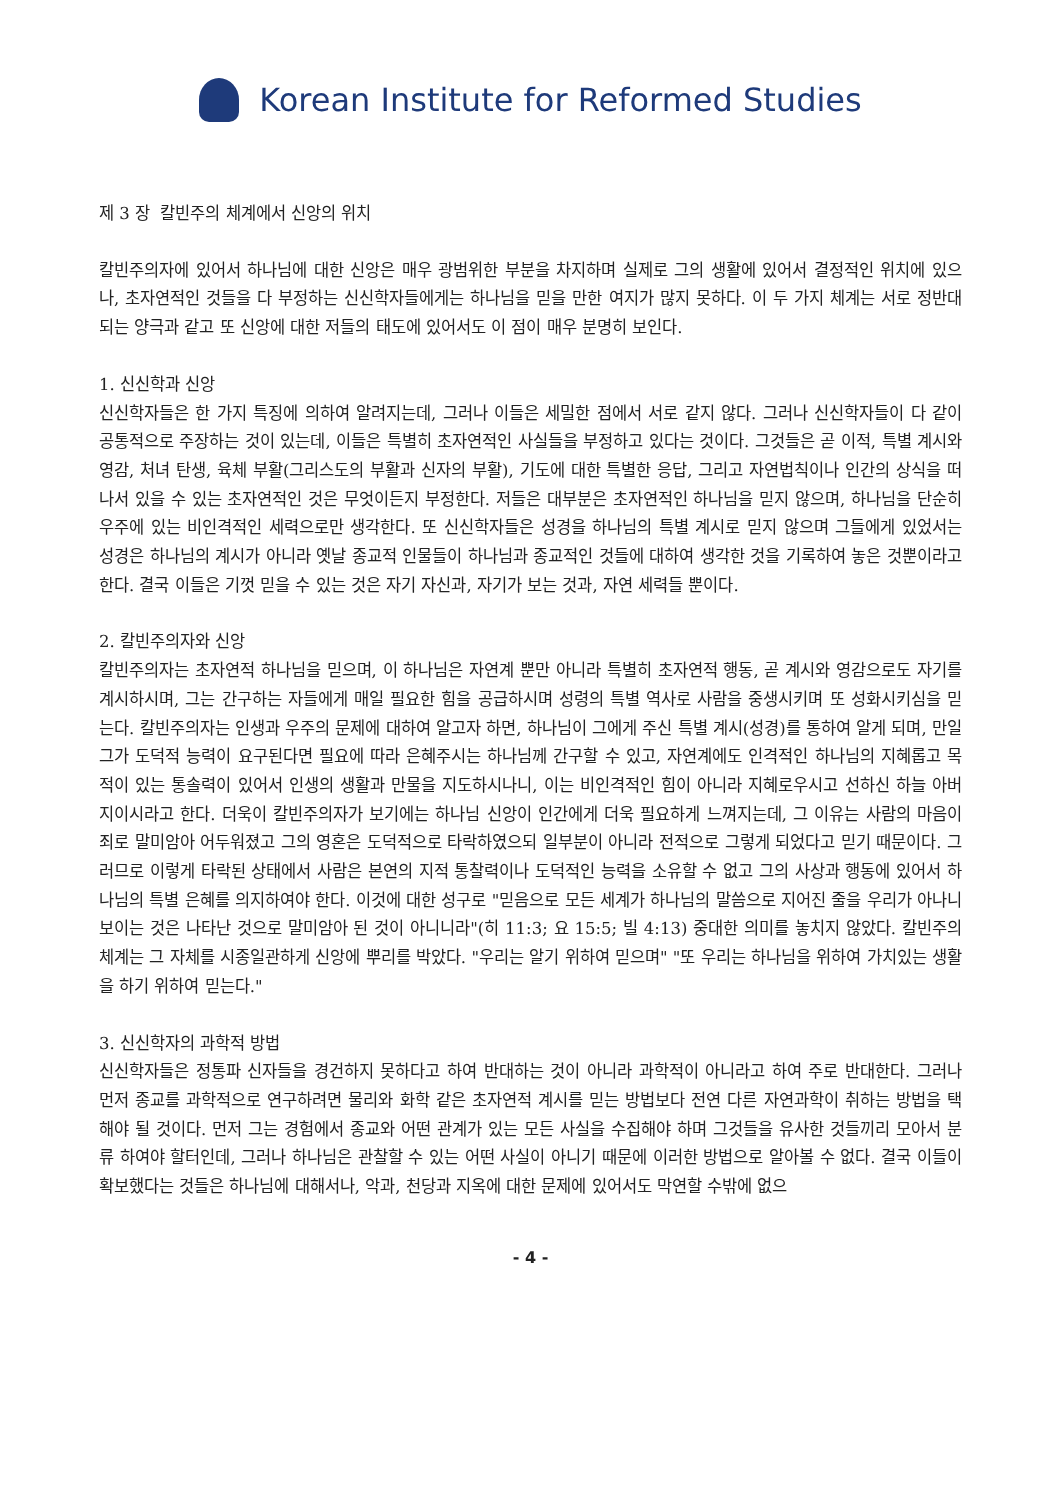Korean Institute for Reformed Studies
제 3 장 칼빈주의 체계에서 신앙의 위치
칼빈주의자에 있어서 하나님에 대한 신앙은 매우 광범위한 부분을 차지하며 실제로 그의 생활에 있어서 결정적인 위치에 있으나, 초자연적인 것들을 다 부정하는 신신학자들에게는 하나님을 믿을 만한 여지가 많지 못하다. 이 두 가지 체계는 서로 정반대 되는 양극과 같고 또 신앙에 대한 저들의 태도에 있어서도 이 점이 매우 분명히 보인다.
1. 신신학과 신앙
신신학자들은 한 가지 특징에 의하여 알려지는데, 그러나 이들은 세밀한 점에서 서로 같지 않다. 그러나 신신학자들이 다 같이 공통적으로 주장하는 것이 있는데, 이들은 특별히 초자연적인 사실들을 부정하고 있다는 것이다. 그것들은 곧 이적, 특별 계시와 영감, 처녀 탄생, 육체 부활(그리스도의 부활과 신자의 부활), 기도에 대한 특별한 응답, 그리고 자연법칙이나 인간의 상식을 떠나서 있을 수 있는 초자연적인 것은 무엇이든지 부정한다. 저들은 대부분은 초자연적인 하나님을 믿지 않으며, 하나님을 단순히 우주에 있는 비인격적인 세력으로만 생각한다. 또 신신학자들은 성경을 하나님의 특별 계시로 믿지 않으며 그들에게 있었서는 성경은 하나님의 계시가 아니라 옛날 종교적 인물들이 하나님과 종교적인 것들에 대하여 생각한 것을 기록하여 놓은 것뿐이라고 한다. 결국 이들은 기껏 믿을 수 있는 것은 자기 자신과, 자기가 보는 것과, 자연 세력들 뿐이다.
2. 칼빈주의자와 신앙
칼빈주의자는 초자연적 하나님을 믿으며, 이 하나님은 자연계 뿐만 아니라 특별히 초자연적 행동, 곧 계시와 영감으로도 자기를 계시하시며, 그는 간구하는 자들에게 매일 필요한 힘을 공급하시며 성령의 특별 역사로 사람을 중생시키며 또 성화시키심을 믿는다. 칼빈주의자는 인생과 우주의 문제에 대하여 알고자 하면, 하나님이 그에게 주신 특별 계시(성경)를 통하여 알게 되며, 만일 그가 도덕적 능력이 요구된다면 필요에 따라 은혜주시는 하나님께 간구할 수 있고, 자연계에도 인격적인 하나님의 지혜롭고 목적이 있는 통솔력이 있어서 인생의 생활과 만물을 지도하시나니, 이는 비인격적인 힘이 아니라 지혜로우시고 선하신 하늘 아버지이시라고 한다. 더욱이 칼빈주의자가 보기에는 하나님 신앙이 인간에게 더욱 필요하게 느껴지는데, 그 이유는 사람의 마음이 죄로 말미암아 어두워졌고 그의 영혼은 도덕적으로 타락하였으되 일부분이 아니라 전적으로 그렇게 되었다고 믿기 때문이다. 그러므로 이렇게 타락된 상태에서 사람은 본연의 지적 통찰력이나 도덕적인 능력을 소유할 수 없고 그의 사상과 행동에 있어서 하나님의 특별 은혜를 의지하여야 한다. 이것에 대한 성구로 "믿음으로 모든 세계가 하나님의 말씀으로 지어진 줄을 우리가 아나니 보이는 것은 나타난 것으로 말미암아 된 것이 아니니라"(히 11:3; 요 15:5; 빌 4:13) 중대한 의미를 놓치지 않았다. 칼빈주의 체계는 그 자체를 시종일관하게 신앙에 뿌리를 박았다. "우리는 알기 위하여 믿으며" "또 우리는 하나님을 위하여 가치있는 생활을 하기 위하여 믿는다."
3. 신신학자의 과학적 방법
신신학자들은 정통파 신자들을 경건하지 못하다고 하여 반대하는 것이 아니라 과학적이 아니라고 하여 주로 반대한다. 그러나 먼저 종교를 과학적으로 연구하려면 물리와 화학 같은 초자연적 계시를 믿는 방법보다 전연 다른 자연과학이 취하는 방법을 택해야 될 것이다. 먼저 그는 경험에서 종교와 어떤 관계가 있는 모든 사실을 수집해야 하며 그것들을 유사한 것들끼리 모아서 분류 하여야 할터인데, 그러나 하나님은 관찰할 수 있는 어떤 사실이 아니기 때문에 이러한 방법으로 알아볼 수 없다. 결국 이들이 확보했다는 것들은 하나님에 대해서나, 악과, 천당과 지옥에 대한 문제에 있어서도 막연할 수밖에 없으
- 4 -